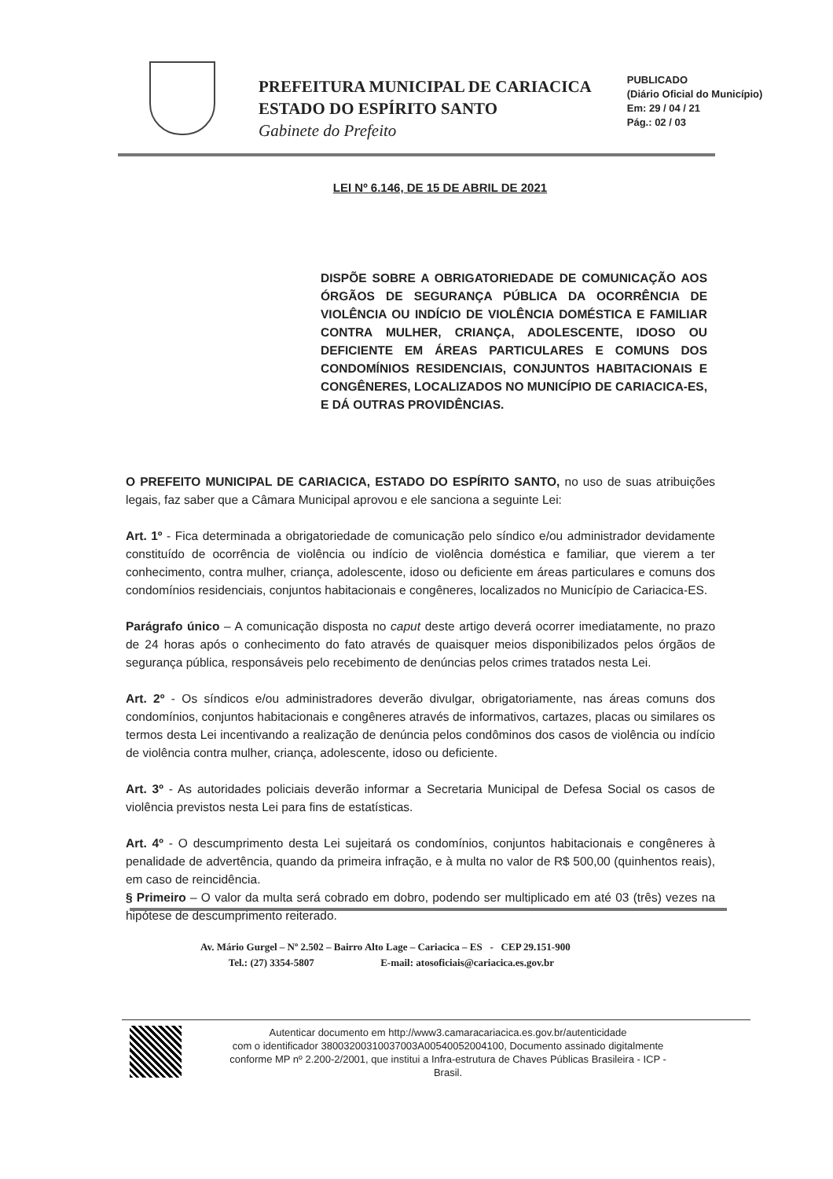PREFEITURA MUNICIPAL DE CARIACICA
ESTADO DO ESPÍRITO SANTO
Gabinete do Prefeito
PUBLICADO
(Diário Oficial do Município)
Em: 29 / 04 / 21
Pág.: 02 / 03
LEI Nº 6.146, DE 15 DE ABRIL DE 2021
DISPÕE SOBRE A OBRIGATORIEDADE DE COMUNICAÇÃO AOS ÓRGÃOS DE SEGURANÇA PÚBLICA DA OCORRÊNCIA DE VIOLÊNCIA OU INDÍCIO DE VIOLÊNCIA DOMÉSTICA E FAMILIAR CONTRA MULHER, CRIANÇA, ADOLESCENTE, IDOSO OU DEFICIENTE EM ÁREAS PARTICULARES E COMUNS DOS CONDOMÍNIOS RESIDENCIAIS, CONJUNTOS HABITACIONAIS E CONGÊNERES, LOCALIZADOS NO MUNICÍPIO DE CARIACICA-ES, E DÁ OUTRAS PROVIDÊNCIAS.
O PREFEITO MUNICIPAL DE CARIACICA, ESTADO DO ESPÍRITO SANTO, no uso de suas atribuições legais, faz saber que a Câmara Municipal aprovou e ele sanciona a seguinte Lei:
Art. 1º - Fica determinada a obrigatoriedade de comunicação pelo síndico e/ou administrador devidamente constituído de ocorrência de violência ou indício de violência doméstica e familiar, que vierem a ter conhecimento, contra mulher, criança, adolescente, idoso ou deficiente em áreas particulares e comuns dos condomínios residenciais, conjuntos habitacionais e congêneres, localizados no Município de Cariacica-ES.
Parágrafo único – A comunicação disposta no caput deste artigo deverá ocorrer imediatamente, no prazo de 24 horas após o conhecimento do fato através de quaisquer meios disponibilizados pelos órgãos de segurança pública, responsáveis pelo recebimento de denúncias pelos crimes tratados nesta Lei.
Art. 2º - Os síndicos e/ou administradores deverão divulgar, obrigatoriamente, nas áreas comuns dos condomínios, conjuntos habitacionais e congêneres através de informativos, cartazes, placas ou similares os termos desta Lei incentivando a realização de denúncia pelos condôminos dos casos de violência ou indício de violência contra mulher, criança, adolescente, idoso ou deficiente.
Art. 3º - As autoridades policiais deverão informar a Secretaria Municipal de Defesa Social os casos de violência previstos nesta Lei para fins de estatísticas.
Art. 4º - O descumprimento desta Lei sujeitará os condomínios, conjuntos habitacionais e congêneres à penalidade de advertência, quando da primeira infração, e à multa no valor de R$ 500,00 (quinhentos reais), em caso de reincidência.
§ Primeiro – O valor da multa será cobrado em dobro, podendo ser multiplicado em até 03 (três) vezes na hipótese de descumprimento reiterado.
Av. Mário Gurgel – Nº 2.502 – Bairro Alto Lage – Cariacica – ES - CEP 29.151-900
Tel.: (27) 3354-5807 E-mail: atosoficiais@cariacica.es.gov.br
Autenticar documento em http://www3.camaracariacica.es.gov.br/autenticidade
com o identificador 38003200310037003A00540052004100, Documento assinado digitalmente
conforme MP nº 2.200-2/2001, que institui a Infra-estrutura de Chaves Públicas Brasileira - ICP -
Brasil.